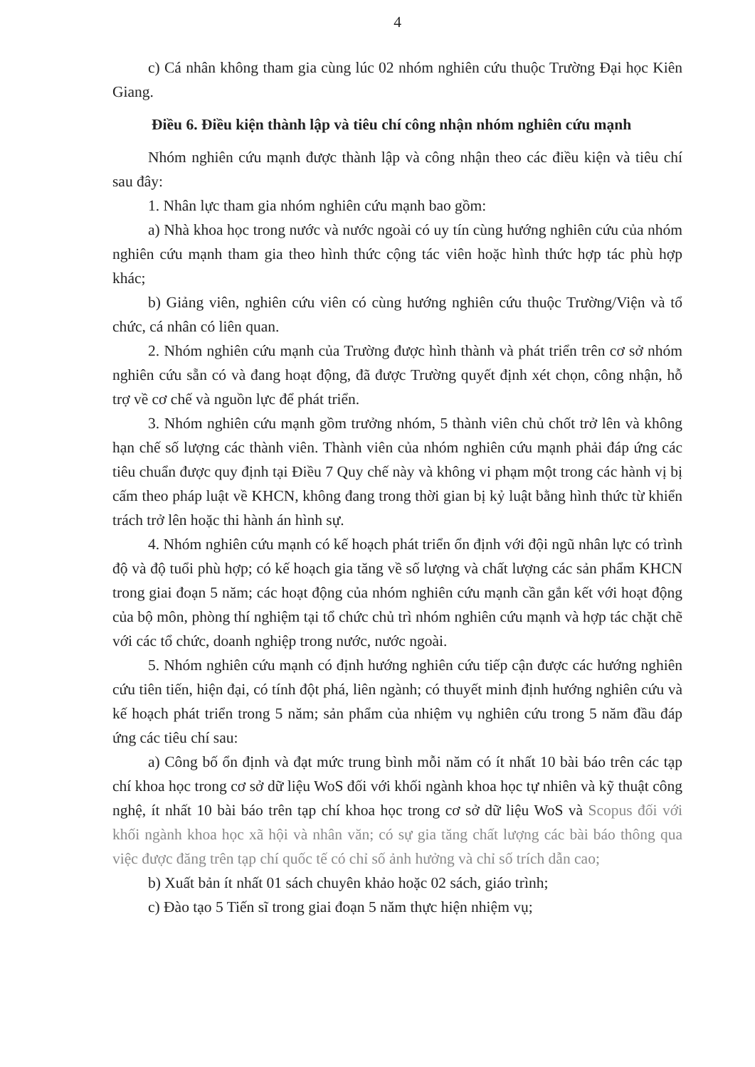4
c) Cá nhân không tham gia cùng lúc 02 nhóm nghiên cứu thuộc Trường Đại học Kiên Giang.
Điều 6. Điều kiện thành lập và tiêu chí công nhận nhóm nghiên cứu mạnh
Nhóm nghiên cứu mạnh được thành lập và công nhận theo các điều kiện và tiêu chí sau đây:
1. Nhân lực tham gia nhóm nghiên cứu mạnh bao gồm:
a) Nhà khoa học trong nước và nước ngoài có uy tín cùng hướng nghiên cứu của nhóm nghiên cứu mạnh tham gia theo hình thức cộng tác viên hoặc hình thức hợp tác phù hợp khác;
b) Giảng viên, nghiên cứu viên có cùng hướng nghiên cứu thuộc Trường/Viện và tổ chức, cá nhân có liên quan.
2. Nhóm nghiên cứu mạnh của Trường được hình thành và phát triển trên cơ sở nhóm nghiên cứu sẵn có và đang hoạt động, đã được Trường quyết định xét chọn, công nhận, hỗ trợ về cơ chế và nguồn lực để phát triển.
3. Nhóm nghiên cứu mạnh gồm trưởng nhóm, 5 thành viên chủ chốt trở lên và không hạn chế số lượng các thành viên. Thành viên của nhóm nghiên cứu mạnh phải đáp ứng các tiêu chuẩn được quy định tại Điều 7 Quy chế này và không vi phạm một trong các hành vị bị cấm theo pháp luật về KHCN, không đang trong thời gian bị kỷ luật bằng hình thức từ khiển trách trở lên hoặc thi hành án hình sự.
4. Nhóm nghiên cứu mạnh có kế hoạch phát triển ổn định với đội ngũ nhân lực có trình độ và độ tuổi phù hợp; có kế hoạch gia tăng về số lượng và chất lượng các sản phẩm KHCN trong giai đoạn 5 năm; các hoạt động của nhóm nghiên cứu mạnh cần gắn kết với hoạt động của bộ môn, phòng thí nghiệm tại tổ chức chủ trì nhóm nghiên cứu mạnh và hợp tác chặt chẽ với các tổ chức, doanh nghiệp trong nước, nước ngoài.
5. Nhóm nghiên cứu mạnh có định hướng nghiên cứu tiếp cận được các hướng nghiên cứu tiên tiến, hiện đại, có tính đột phá, liên ngành; có thuyết minh định hướng nghiên cứu và kế hoạch phát triển trong 5 năm; sản phẩm của nhiệm vụ nghiên cứu trong 5 năm đầu đáp ứng các tiêu chí sau:
a) Công bố ổn định và đạt mức trung bình mỗi năm có ít nhất 10 bài báo trên các tạp chí khoa học trong cơ sở dữ liệu WoS đối với khối ngành khoa học tự nhiên và kỹ thuật công nghệ, ít nhất 10 bài báo trên tạp chí khoa học trong cơ sở dữ liệu WoS và Scopus đối với khối ngành khoa học xã hội và nhân văn; có sự gia tăng chất lượng các bài báo thông qua việc được đăng trên tạp chí quốc tế có chỉ số ảnh hưởng và chỉ số trích dẫn cao;
b) Xuất bản ít nhất 01 sách chuyên khảo hoặc 02 sách, giáo trình;
c) Đào tạo 5 Tiến sĩ trong giai đoạn 5 năm thực hiện nhiệm vụ;